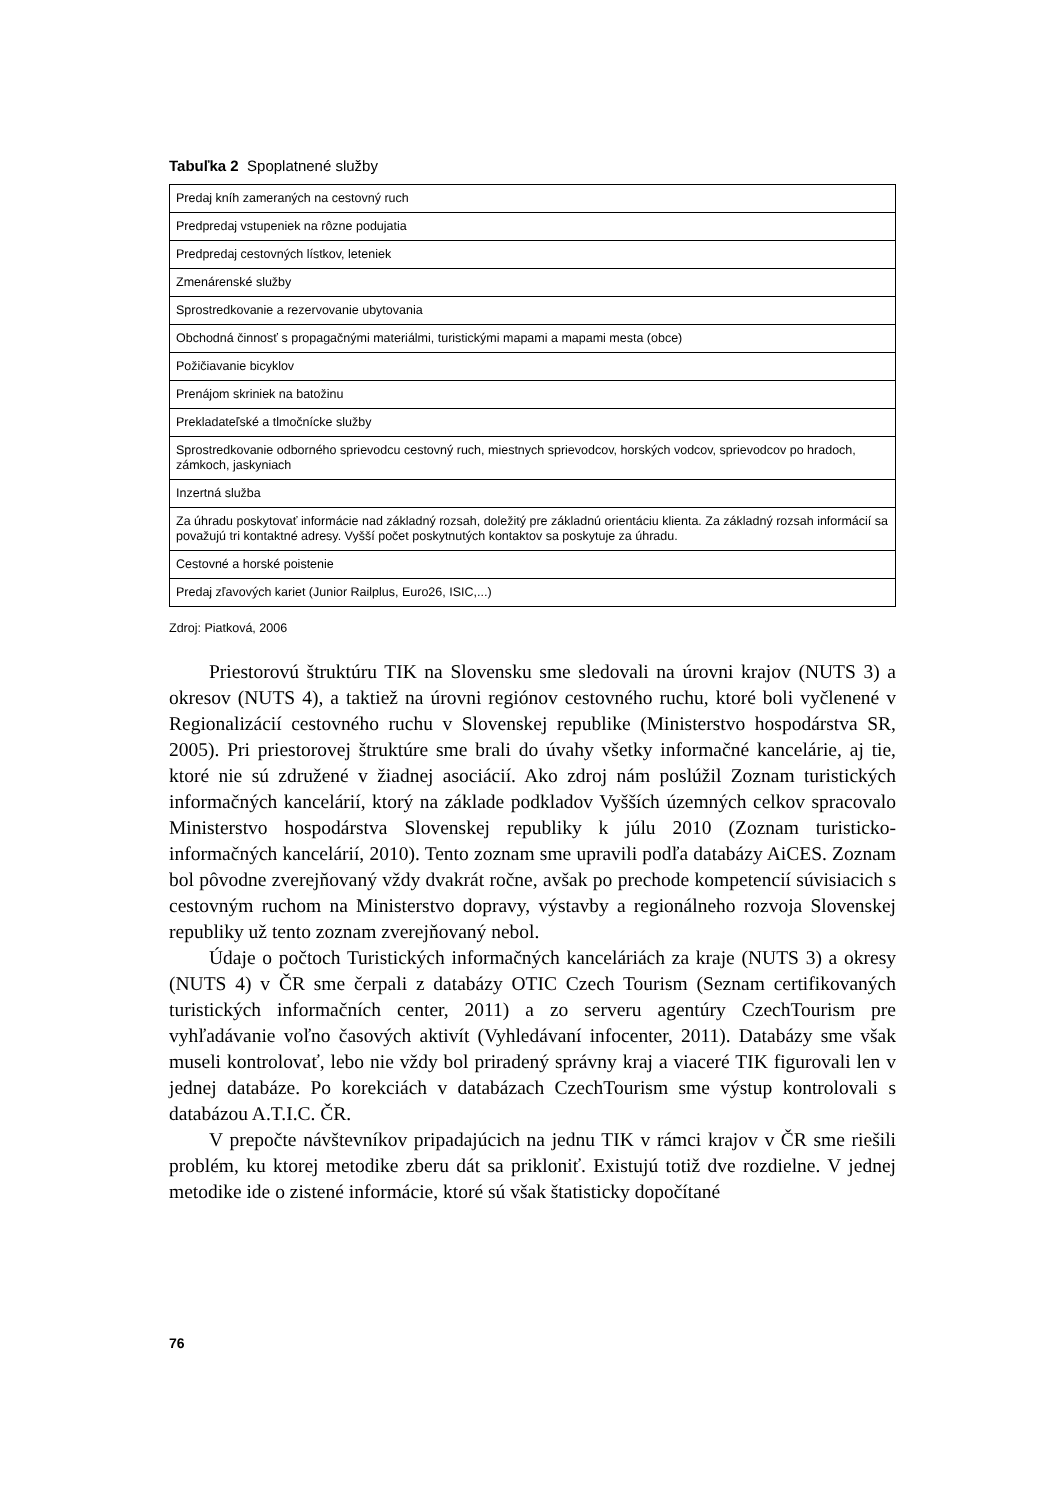Tabuľka 2 Spoplatnené služby
| Predaj kníh zameraných na cestovný ruch |
| Predpredaj vstupeniek na rôzne podujatia |
| Predpredaj cestovných lístkov, leteniek |
| Zmenárenské služby |
| Sprostredkovanie a rezervovanie ubytovania |
| Obchodná činnosť s propagačnými materiálmi, turistickými mapami a mapami mesta (obce) |
| Požičiavanie bicyklov |
| Prenájom skriniek na batožinu |
| Prekladateľské a tlmočnícke služby |
| Sprostredkovanie odborného sprievodcu cestovný ruch, miestnych sprievodcov, horských vodcov, sprievodcov po hradoch, zámkoch, jaskyniach |
| Inzertná služba |
| Za úhradu poskytovať informácie nad základný rozsah, doležitý pre základnú orientáciu klienta. Za základný rozsah informácií sa považujú tri kontaktné adresy. Vyšší počet poskytnutých kontaktov sa poskytuje za úhradu. |
| Cestovné a horské poistenie |
| Predaj zľavových kariet (Junior Railplus, Euro26, ISIC,...) |
Zdroj: Piatková, 2006
Priestorovú štruktúru TIK na Slovensku sme sledovali na úrovni krajov (NUTS 3) a okresov (NUTS 4), a taktiež na úrovni regiónov cestovného ruchu, ktoré boli vyčlenené v Regionalizácií cestovného ruchu v Slovenskej republike (Ministerstvo hospodárstva SR, 2005). Pri priestorovej štruktúre sme brali do úvahy všetky informačné kancelárie, aj tie, ktoré nie sú združené v žiadnej asociácií. Ako zdroj nám poslúžil Zoznam turistických informačných kancelárií, ktorý na základe podkladov Vyšších územných celkov spracovalo Ministerstvo hospodárstva Slovenskej republiky k júlu 2010 (Zoznam turisticko-informačných kancelárií, 2010). Tento zoznam sme upravili podľa databázy AiCES. Zoznam bol pôvodne zverejňovaný vždy dvakrát ročne, avšak po prechode kompetencií súvisiacich s cestovným ruchom na Ministerstvo dopravy, výstavby a regionálneho rozvoja Slovenskej republiky už tento zoznam zverejňovaný nebol.
Údaje o počtoch Turistických informačných kanceláriách za kraje (NUTS 3) a okresy (NUTS 4) v ČR sme čerpali z databázy OTIC Czech Tourism (Seznam certifikovaných turistických informačních center, 2011) a zo serveru agentúry CzechTourism pre vyhľadávanie voľno časových aktivít (Vyhledávaní infocenter, 2011). Databázy sme však museli kontrolovať, lebo nie vždy bol priradený správny kraj a viaceré TIK figurovali len v jednej databáze. Po korekciách v databázach CzechTourism sme výstup kontrolovali s databázou A.T.I.C. ČR.
V prepočte návštevníkov pripadajúcich na jednu TIK v rámci krajov v ČR sme riešili problém, ku ktorej metodike zberu dát sa prikloniť. Existujú totiž dve rozdielne. V jednej metodike ide o zistené informácie, ktoré sú však štatisticky dopočítané
76